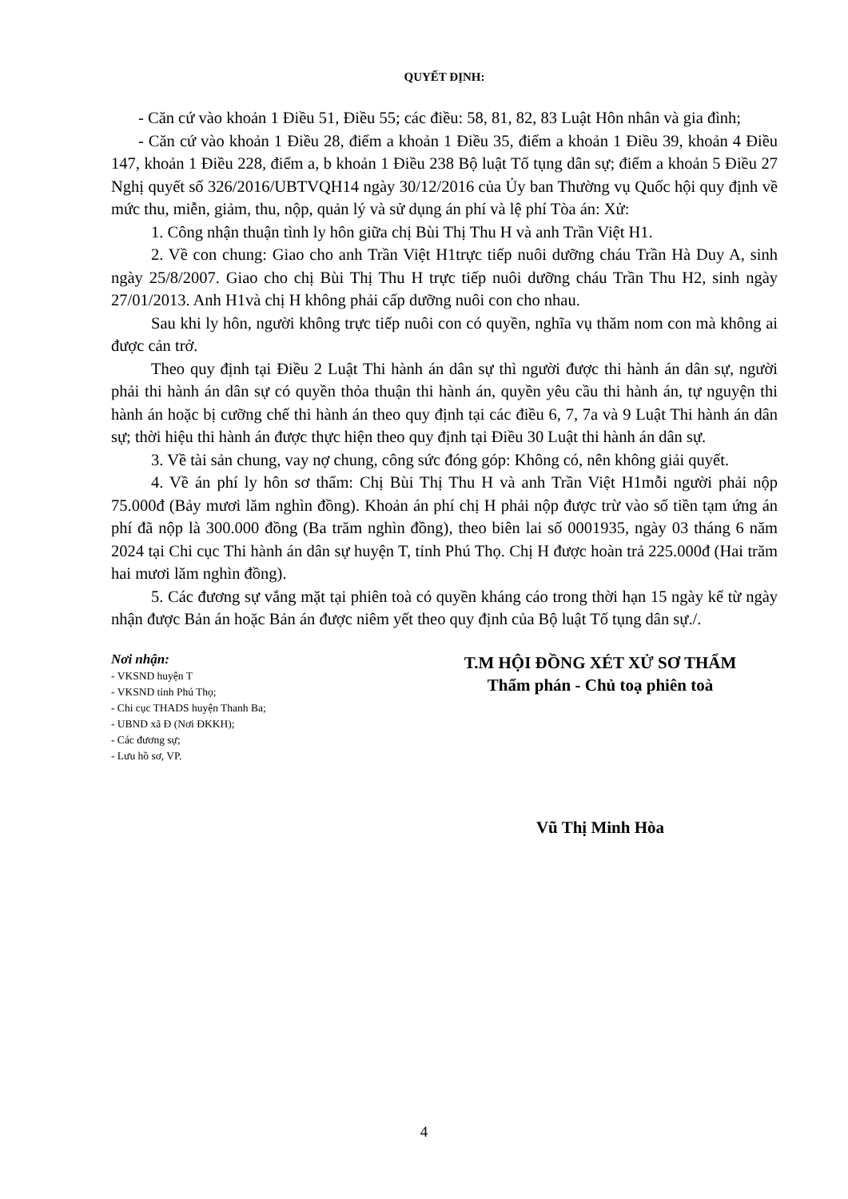QUYẾT ĐỊNH:
- Căn cứ vào khoản 1 Điều 51, Điều 55; các điều: 58, 81, 82, 83 Luật Hôn nhân và gia đình;
- Căn cứ vào khoản 1 Điều 28, điểm a khoản 1 Điều 35, điểm a khoản 1 Điều 39, khoản 4 Điều 147, khoản 1 Điều 228, điểm a, b khoản 1 Điều 238 Bộ luật Tố tụng dân sự; điểm a khoản 5 Điều 27 Nghị quyết số 326/2016/UBTVQH14 ngày 30/12/2016 của Ủy ban Thường vụ Quốc hội quy định về mức thu, miễn, giảm, thu, nộp, quản lý và sử dụng án phí và lệ phí Tòa án: Xử:
1. Công nhận thuận tình ly hôn giữa chị Bùi Thị Thu H và anh Trần Việt H1.
2. Về con chung: Giao cho anh Trần Việt H1trực tiếp nuôi dưỡng cháu Trần Hà Duy A, sinh ngày 25/8/2007. Giao cho chị Bùi Thị Thu H trực tiếp nuôi dưỡng cháu Trần Thu H2, sinh ngày 27/01/2013. Anh H1và chị H không phải cấp dưỡng nuôi con cho nhau.
Sau khi ly hôn, người không trực tiếp nuôi con có quyền, nghĩa vụ thăm nom con mà không ai được cản trở.
Theo quy định tại Điều 2 Luật Thi hành án dân sự thì người được thi hành án dân sự, người phải thi hành án dân sự có quyền thỏa thuận thi hành án, quyền yêu cầu thi hành án, tự nguyện thi hành án hoặc bị cưỡng chế thi hành án theo quy định tại các điều 6, 7, 7a và 9 Luật Thi hành án dân sự; thời hiệu thi hành án được thực hiện theo quy định tại Điều 30 Luật thi hành án dân sự.
3. Về tài sản chung, vay nợ chung, công sức đóng góp: Không có, nên không giải quyết.
4. Về án phí ly hôn sơ thẩm: Chị Bùi Thị Thu H và anh Trần Việt H1mỗi người phải nộp 75.000đ (Bảy mươi lăm nghìn đồng). Khoản án phí chị H phải nộp được trừ vào số tiền tạm ứng án phí đã nộp là 300.000 đồng (Ba trăm nghìn đồng), theo biên lai số 0001935, ngày 03 tháng 6 năm 2024 tại Chi cục Thi hành án dân sự huyện T, tỉnh Phú Thọ. Chị H được hoàn trả 225.000đ (Hai trăm hai mươi lăm nghìn đồng).
5. Các đương sự vắng mặt tại phiên toà có quyền kháng cáo trong thời hạn 15 ngày kể từ ngày nhận được Bản án hoặc Bản án được niêm yết theo quy định của Bộ luật Tố tụng dân sự./.
Nơi nhận:
- VKSND huyện T
- VKSND tỉnh Phú Thọ;
- Chi cục THADS huyện Thanh Ba;
- UBND xã Đ (Nơi ĐKKH);
- Các đương sự;
- Lưu hồ sơ, VP.
T.M HỘI ĐỒNG XÉT XỬ SƠ THẨM
Thẩm phán - Chủ toạ phiên toà
Vũ Thị Minh Hòa
4